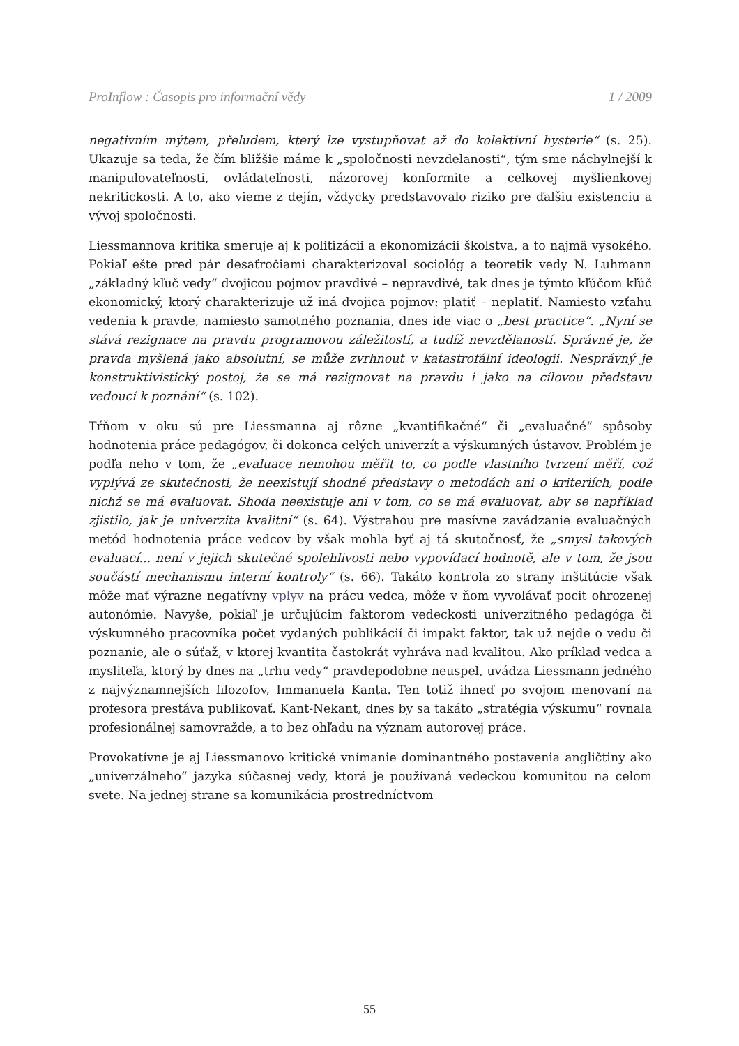ProInflow : Časopis pro informační vědy 1 / 2009
negativním mýtem, přeludem, který lze vystupňovat až do kolektivní hysterie“ (s. 25). Ukazuje sa teda, že čím bližšie máme k „spoločnosti nevzdelanosti“, tým sme náchylnejší k manipulovateľnosti, ovládateľnosti, názorovej konformite a celkovej myšlienkovej nekritickosti. A to, ako vieme z dejín, vždycky predstavovalo riziko pre ďalšiu existenciu a vývoj spoločnosti.
Liessmannova kritika smeruje aj k politizácii a ekonomizácii školstva, a to najmä vysokého. Pokiaľ ešte pred pár desaťročiami charakterizoval sociológ a teoretik vedy N. Luhmann „základný kľuč vedy“ dvojicou pojmov pravdivé – nepravdivé, tak dnes je týmto kľúčom kľúč ekonomický, ktorý charakterizuje už iná dvojica pojmov: platiť – neplatiť. Namiesto vzťahu vedenia k pravde, namiesto samotného poznania, dnes ide viac o „best practice“. „Nyní se stává rezignace na pravdu programovou záležitostí, a tudíž nevzdělaností. Správné je, že pravda myšlená jako absolutní, se může zvrhnout v katastrofální ideologii. Nesprávný je konstruktivistický postoj, že se má rezignovat na pravdu i jako na cílovou představu vedoucí k poznání“ (s. 102).
Tŕňom v oku sú pre Liessmanna aj rôzne „kvantifikačné“ či „evaluačné“ spôsoby hodnotenia práce pedagógov, či dokonca celých univerzít a výskumných ústavov. Problém je podľa neho v tom, že „evaluace nemohou měřit to, co podle vlastního tvrzení měří, což vyplývá ze skutečnosti, že neexistují shodné představy o metodách ani o kriteriích, podle nichž se má evaluovat. Shoda neexistuje ani v tom, co se má evaluovat, aby se například zjistilo, jak je univerzita kvalitní“ (s. 64). Výstrahou pre masívne zavádzanie evaluačných metód hodnotenia práce vedcov by však mohla byť aj tá skutočnosť, že „smysl takových evaluací... není v jejich skutečné spolehlivosti nebo vypovídací hodnotě, ale v tom, že jsou součástí mechanismu interní kontroly“ (s. 66). Takáto kontrola zo strany inštitúcie však môže mať výrazne negatívny vplyv na prácu vedca, môže v ňom vyvolávať pocit ohrozenej autonómie. Navyše, pokiaľ je určujúcim faktorom vedeckosti univerzitného pedagóga či výskumného pracovníka počet vydaných publikácií či impakt faktor, tak už nejde o vedu či poznanie, ale o súťaž, v ktorej kvantita častokrát vyhráva nad kvalitou. Ako príklad vedca a mysliteľa, ktorý by dnes na „trhu vedy“ pravdepodobne neuspel, uvádza Liessmann jedného z najvýznamnejších filozofov, Immanuela Kanta. Ten totiž ihneď po svojom menovaní na profesora prestáva publikovať. Kant-Nekant, dnes by sa takáto „stratégia výskumu“ rovnala profesionálnej samovražde, a to bez ohľadu na význam autorovej práce.
Provokatívne je aj Liessmanovo kritické vnímanie dominantného postavenia angličtiny ako „univerzálneho“ jazyka súčasnej vedy, ktorá je používaná vedeckou komunitou na celom svete. Na jednej strane sa komunikácia prostredníctvom
55